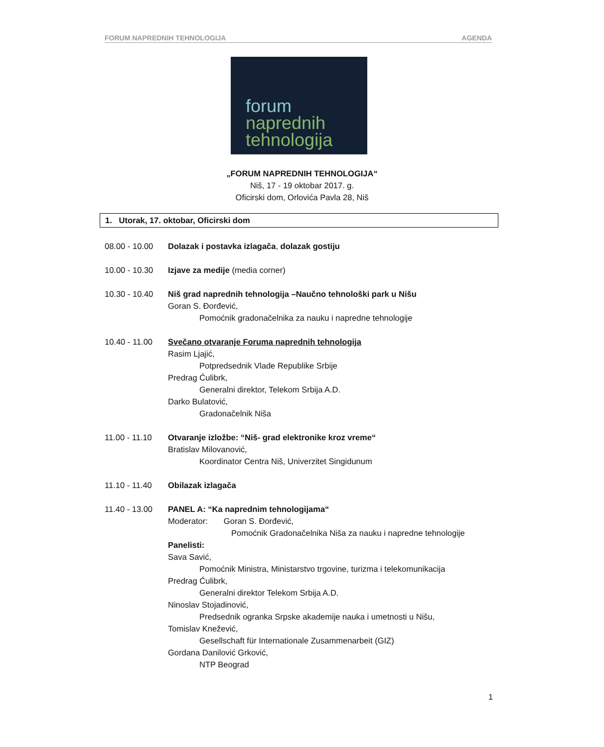FORUM NAPREDNIH TEHNOLOGIJA AGENDA
forum
naprednih
tehnologija
„FORUM NAPREDNIH TEHNOLOGIJA“
Niš, 17 - 19 oktobar 2017. g.
Oficirski dom, Orlovića Pavla 28, Niš
1. Utorak, 17. oktobar, Oficirski dom
08.00 - 10.00
Dolazak i postavka izlagača, dolazak gostiju
10.00 - 10.30
Izjave za medije (media corner)
10.30 - 10.40
Niš grad naprednih tehnologija –Naučno tehnološki park u Nišu
Goran S. Đorđević,
Pomoćnik gradonačelnika za nauku i napredne tehnologije
10.40 - 11.00
Svečano otvaranje Foruma naprednih tehnologija
Rasim Ljajić,
Potpredsednik Vlade Republike Srbije
Predrag Ćulibrk,
Generalni direktor, Telekom Srbija A.D.
Darko Bulatović,
Gradonačelnik Niša
11.00 - 11.10
Otvaranje izložbe: “Niš- grad elektronike kroz vreme“
Bratislav Milovanović,
Koordinator Centra Niš, Univerzitet Singidunum
11.10 - 11.40
Obilazak izlagača
11.40 - 13.00
PANEL A: “Ka naprednim tehnologijama“
Moderator: Goran S. Đorđević,
Pomoćnik Gradonačelnika Niša za nauku i napredne tehnologije
Panelisti:
Sava Savić,
Pomoćnik Ministra, Ministarstvo trgovine, turizma i telekomunikacija
Predrag Ćulibrk,
Generalni direktor Telekom Srbija A.D.
Ninoslav Stojadinović,
Predsednik ogranka Srpske akademije nauka i umetnosti u Nišu,
Tomislav Knežević,
Gesellschaft für Internationale Zusammenarbeit (GIZ)
Gordana Danilović Grković,
NTP Beograd
1